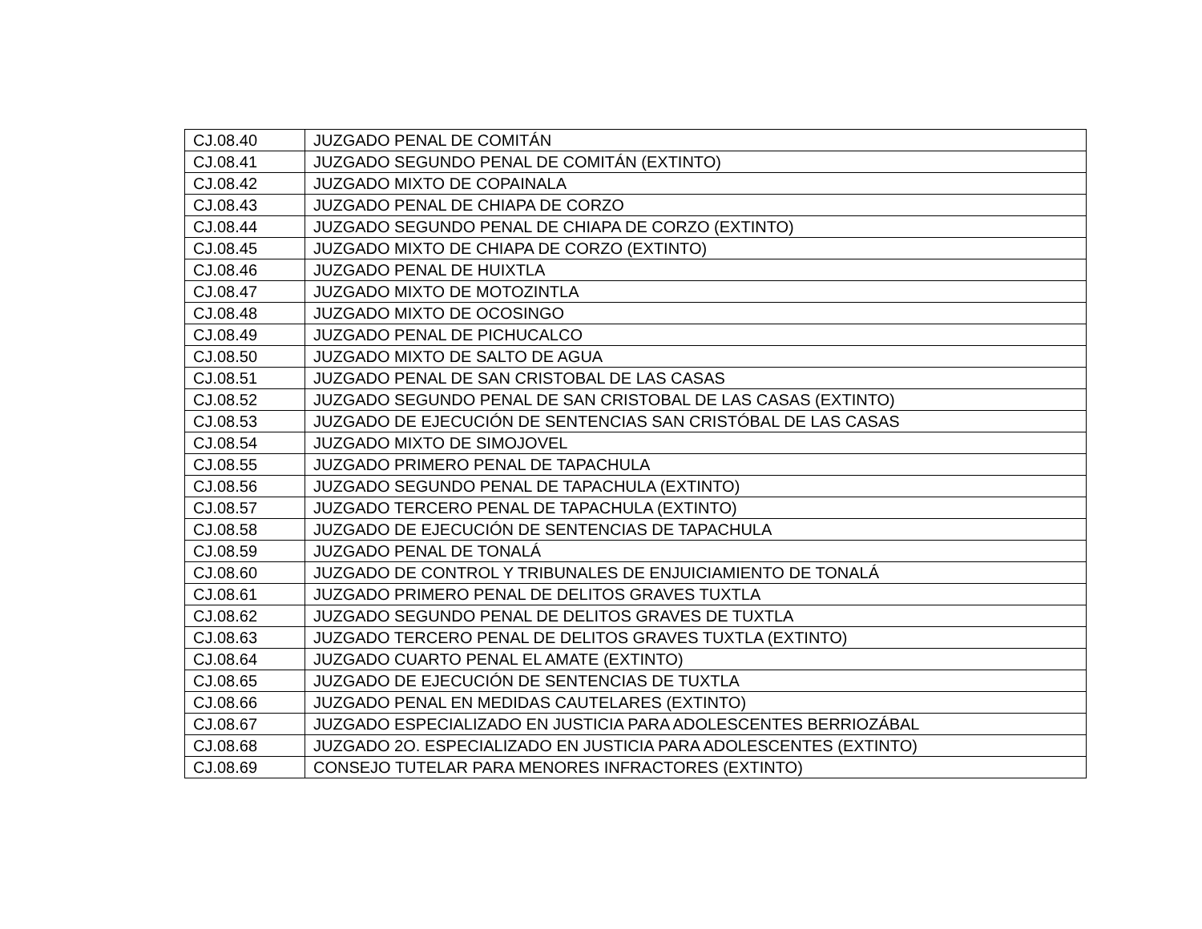| CJ.08.40 | JUZGADO PENAL DE COMITÁN |
| CJ.08.41 | JUZGADO SEGUNDO PENAL DE COMITÁN (EXTINTO) |
| CJ.08.42 | JUZGADO MIXTO DE COPAINALA |
| CJ.08.43 | JUZGADO PENAL DE CHIAPA DE CORZO |
| CJ.08.44 | JUZGADO SEGUNDO PENAL DE CHIAPA DE CORZO (EXTINTO) |
| CJ.08.45 | JUZGADO MIXTO DE CHIAPA DE CORZO (EXTINTO) |
| CJ.08.46 | JUZGADO PENAL DE HUIXTLA |
| CJ.08.47 | JUZGADO MIXTO DE MOTOZINTLA |
| CJ.08.48 | JUZGADO MIXTO DE OCOSINGO |
| CJ.08.49 | JUZGADO PENAL DE PICHUCALCO |
| CJ.08.50 | JUZGADO MIXTO DE SALTO DE AGUA |
| CJ.08.51 | JUZGADO PENAL DE SAN CRISTOBAL DE LAS CASAS |
| CJ.08.52 | JUZGADO SEGUNDO PENAL DE SAN CRISTOBAL DE LAS CASAS (EXTINTO) |
| CJ.08.53 | JUZGADO DE EJECUCIÓN DE SENTENCIAS SAN CRISTÓBAL DE LAS CASAS |
| CJ.08.54 | JUZGADO MIXTO DE SIMOJOVEL |
| CJ.08.55 | JUZGADO PRIMERO PENAL DE TAPACHULA |
| CJ.08.56 | JUZGADO SEGUNDO PENAL DE TAPACHULA (EXTINTO) |
| CJ.08.57 | JUZGADO TERCERO PENAL DE TAPACHULA (EXTINTO) |
| CJ.08.58 | JUZGADO DE EJECUCIÓN DE SENTENCIAS DE TAPACHULA |
| CJ.08.59 | JUZGADO PENAL DE TONALÁ |
| CJ.08.60 | JUZGADO DE CONTROL Y TRIBUNALES DE ENJUICIAMIENTO DE TONALÁ |
| CJ.08.61 | JUZGADO PRIMERO PENAL DE DELITOS GRAVES TUXTLA |
| CJ.08.62 | JUZGADO SEGUNDO PENAL DE DELITOS GRAVES DE TUXTLA |
| CJ.08.63 | JUZGADO TERCERO PENAL DE DELITOS GRAVES TUXTLA (EXTINTO) |
| CJ.08.64 | JUZGADO CUARTO PENAL EL AMATE (EXTINTO) |
| CJ.08.65 | JUZGADO DE EJECUCIÓN DE SENTENCIAS DE TUXTLA |
| CJ.08.66 | JUZGADO PENAL EN MEDIDAS CAUTELARES (EXTINTO) |
| CJ.08.67 | JUZGADO ESPECIALIZADO EN JUSTICIA PARA ADOLESCENTES BERRIOZÁBAL |
| CJ.08.68 | JUZGADO 2O. ESPECIALIZADO EN JUSTICIA PARA ADOLESCENTES (EXTINTO) |
| CJ.08.69 | CONSEJO TUTELAR PARA MENORES INFRACTORES (EXTINTO) |